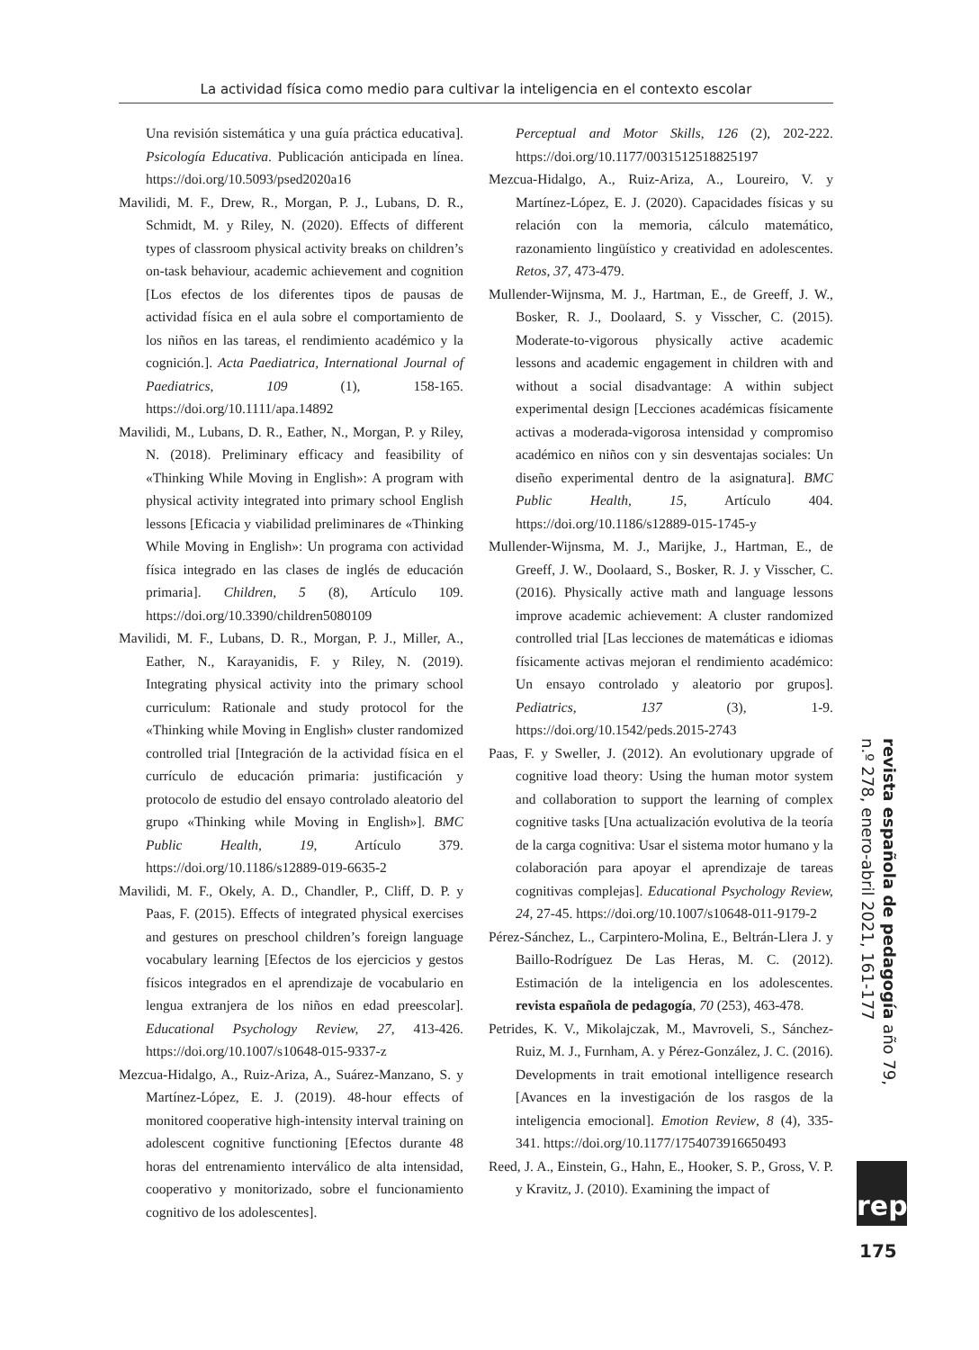La actividad física como medio para cultivar la inteligencia en el contexto escolar
Una revisión sistemática y una guía práctica educativa]. Psicología Educativa. Publicación anticipada en línea. https://doi.org/10.5093/psed2020a16
Mavilidi, M. F., Drew, R., Morgan, P. J., Lubans, D. R., Schmidt, M. y Riley, N. (2020). Effects of different types of classroom physical activity breaks on children’s on-task behaviour, academic achievement and cognition [Los efectos de los diferentes tipos de pausas de actividad física en el aula sobre el comportamiento de los niños en las tareas, el rendimiento académico y la cognición.]. Acta Paediatrica, International Journal of Paediatrics, 109 (1), 158-165. https://doi.org/10.1111/apa.14892
Mavilidi, M., Lubans, D. R., Eather, N., Morgan, P. y Riley, N. (2018). Preliminary efficacy and feasibility of «Thinking While Moving in English»: A program with physical activity integrated into primary school English lessons [Eficacia y viabilidad preliminares de «Thinking While Moving in English»: Un programa con actividad física integrado en las clases de inglés de educación primaria]. Children, 5 (8), Artículo 109. https://doi.org/10.3390/children5080109
Mavilidi, M. F., Lubans, D. R., Morgan, P. J., Miller, A., Eather, N., Karayanidis, F. y Riley, N. (2019). Integrating physical activity into the primary school curriculum: Rationale and study protocol for the «Thinking while Moving in English» cluster randomized controlled trial [Integración de la actividad física en el currículo de educación primaria: justificación y protocolo de estudio del ensayo controlado aleatorio del grupo «Thinking while Moving in English»]. BMC Public Health, 19, Artículo 379. https://doi.org/10.1186/s12889-019-6635-2
Mavilidi, M. F., Okely, A. D., Chandler, P., Cliff, D. P. y Paas, F. (2015). Effects of integrated physical exercises and gestures on preschool children’s foreign language vocabulary learning [Efectos de los ejercicios y gestos físicos integrados en el aprendizaje de vocabulario en lengua extranjera de los niños en edad preescolar]. Educational Psychology Review, 27, 413-426. https://doi.org/10.1007/s10648-015-9337-z
Mezcua-Hidalgo, A., Ruiz-Ariza, A., Suárez-Manzano, S. y Martínez-López, E. J. (2019). 48-hour effects of monitored cooperative high-intensity interval training on adolescent cognitive functioning [Efectos durante 48 horas del entrenamiento interválico de alta intensidad, cooperativo y monitorizado, sobre el funcionamiento cognitivo de los adolescentes].
Perceptual and Motor Skills, 126 (2), 202-222. https://doi.org/10.1177/0031512518825197
Mezcua-Hidalgo, A., Ruiz-Ariza, A., Loureiro, V. y Martínez-López, E. J. (2020). Capacidades físicas y su relación con la memoria, cálculo matemático, razonamiento lingüístico y creatividad en adolescentes. Retos, 37, 473-479.
Mullender-Wijnsma, M. J., Hartman, E., de Greeff, J. W., Bosker, R. J., Doolaard, S. y Visscher, C. (2015). Moderate-to-vigorous physically active academic lessons and academic engagement in children with and without a social disadvantage: A within subject experimental design [Lecciones académicas físicamente activas a moderada-vigorosa intensidad y compromiso académico en niños con y sin desventajas sociales: Un diseño experimental dentro de la asignatura]. BMC Public Health, 15, Artículo 404. https://doi.org/10.1186/s12889-015-1745-y
Mullender-Wijnsma, M. J., Marijke, J., Hartman, E., de Greeff, J. W., Doolaard, S., Bosker, R. J. y Visscher, C. (2016). Physically active math and language lessons improve academic achievement: A cluster randomized controlled trial [Las lecciones de matemáticas e idiomas físicamente activas mejoran el rendimiento académico: Un ensayo controlado y aleatorio por grupos]. Pediatrics, 137 (3), 1-9. https://doi.org/10.1542/peds.2015-2743
Paas, F. y Sweller, J. (2012). An evolutionary upgrade of cognitive load theory: Using the human motor system and collaboration to support the learning of complex cognitive tasks [Una actualización evolutiva de la teoría de la carga cognitiva: Usar el sistema motor humano y la colaboración para apoyar el aprendizaje de tareas cognitivas complejas]. Educational Psychology Review, 24, 27-45. https://doi.org/10.1007/s10648-011-9179-2
Pérez-Sánchez, L., Carpintero-Molina, E., Beltrán-Llera J. y Baillo-Rodríguez De Las Heras, M. C. (2012). Estimación de la inteligencia en los adolescentes. revista española de pedagogía, 70 (253), 463-478.
Petrides, K. V., Mikolajczak, M., Mavroveli, S., Sánchez-Ruiz, M. J., Furnham, A. y Pérez-González, J. C. (2016). Developments in trait emotional intelligence research [Avances en la investigación de los rasgos de la inteligencia emocional]. Emotion Review, 8 (4), 335-341. https://doi.org/10.1177/1754073916650493
Reed, J. A., Einstein, G., Hahn, E., Hooker, S. P., Gross, V. P. y Kravitz, J. (2010). Examining the impact of
revista española de pedagogía año 79, n.º 278, enero-abril 2021, 161-177
rep
175